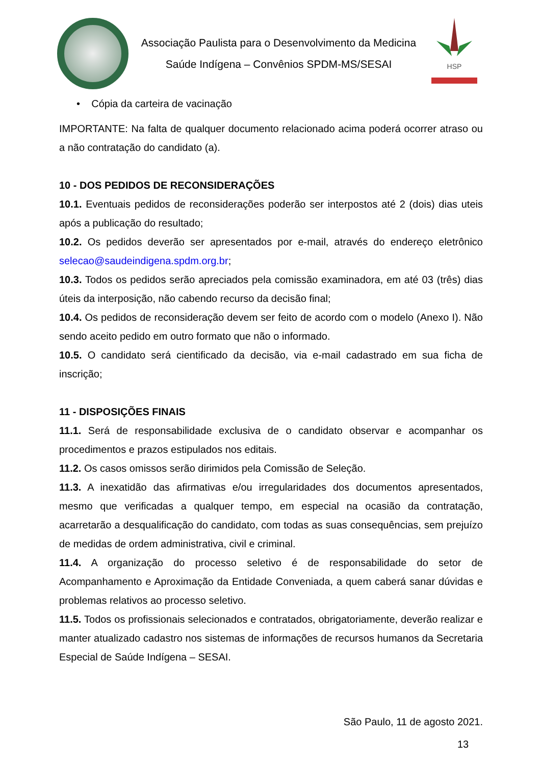Associação Paulista para o Desenvolvimento da Medicina
Saúde Indígena – Convênios SPDM-MS/SESAI
HSP
• Cópia da carteira de vacinação
IMPORTANTE: Na falta de qualquer documento relacionado acima poderá ocorrer atraso ou a não contratação do candidato (a).
10 - DOS PEDIDOS DE RECONSIDERAÇÕES
10.1. Eventuais pedidos de reconsiderações poderão ser interpostos até 2 (dois) dias uteis após a publicação do resultado;
10.2. Os pedidos deverão ser apresentados por e-mail, através do endereço eletrônico selecao@saudeindigena.spdm.org.br;
10.3. Todos os pedidos serão apreciados pela comissão examinadora, em até 03 (três) dias úteis da interposição, não cabendo recurso da decisão final;
10.4. Os pedidos de reconsideração devem ser feito de acordo com o modelo (Anexo I). Não sendo aceito pedido em outro formato que não o informado.
10.5. O candidato será cientificado da decisão, via e-mail cadastrado em sua ficha de inscrição;
11 - DISPOSIÇÕES FINAIS
11.1. Será de responsabilidade exclusiva de o candidato observar e acompanhar os procedimentos e prazos estipulados nos editais.
11.2. Os casos omissos serão dirimidos pela Comissão de Seleção.
11.3. A inexatidão das afirmativas e/ou irregularidades dos documentos apresentados, mesmo que verificadas a qualquer tempo, em especial na ocasião da contratação, acarretarão a desqualificação do candidato, com todas as suas consequências, sem prejuízo de medidas de ordem administrativa, civil e criminal.
11.4. A organização do processo seletivo é de responsabilidade do setor de Acompanhamento e Aproximação da Entidade Conveniada, a quem caberá sanar dúvidas e problemas relativos ao processo seletivo.
11.5. Todos os profissionais selecionados e contratados, obrigatoriamente, deverão realizar e manter atualizado cadastro nos sistemas de informações de recursos humanos da Secretaria Especial de Saúde Indígena – SESAI.
São Paulo, 11 de agosto 2021.
13